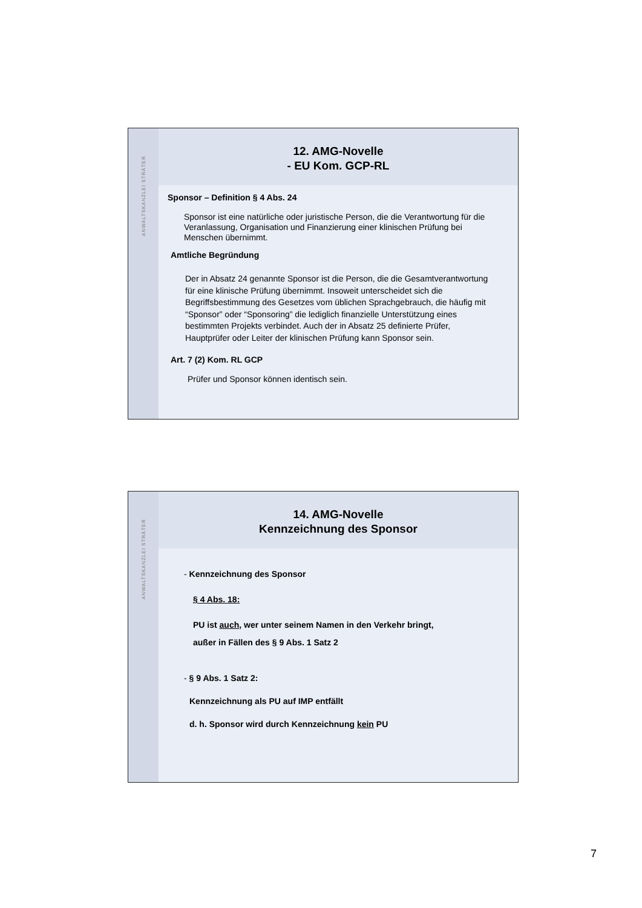ANWALTSKANZLEI STRÄTER
12. AMG-Novelle
- EU Kom. GCP-RL
Sponsor – Definition § 4 Abs. 24
Sponsor ist eine natürliche oder juristische Person, die die Verantwortung für die Veranlassung, Organisation und Finanzierung einer klinischen Prüfung bei Menschen übernimmt.
Amtliche Begründung
Der in Absatz 24 genannte Sponsor ist die Person, die die Gesamtverantwortung für eine klinische Prüfung übernimmt. Insoweit unterscheidet sich die Begriffsbestimmung des Gesetzes vom üblichen Sprachgebrauch, die häufig mit “Sponsor” oder “Sponsoring” die lediglich finanzielle Unterstützung eines bestimmten Projekts verbindet. Auch der in Absatz 25 definierte Prüfer, Hauptprüfer oder Leiter der klinischen Prüfung kann Sponsor sein.
Art. 7 (2) Kom. RL GCP
Prüfer und Sponsor können identisch sein.
ANWALTSKANZLEI STRÄTER
14. AMG-Novelle
Kennzeichnung des Sponsor
- Kennzeichnung des Sponsor
§ 4 Abs. 18:
PU ist auch, wer unter seinem Namen in den Verkehr bringt,
außer in Fällen des § 9 Abs. 1 Satz 2
- § 9 Abs. 1 Satz 2:
Kennzeichnung als PU auf IMP entfällt
d. h. Sponsor wird durch Kennzeichnung kein PU
7